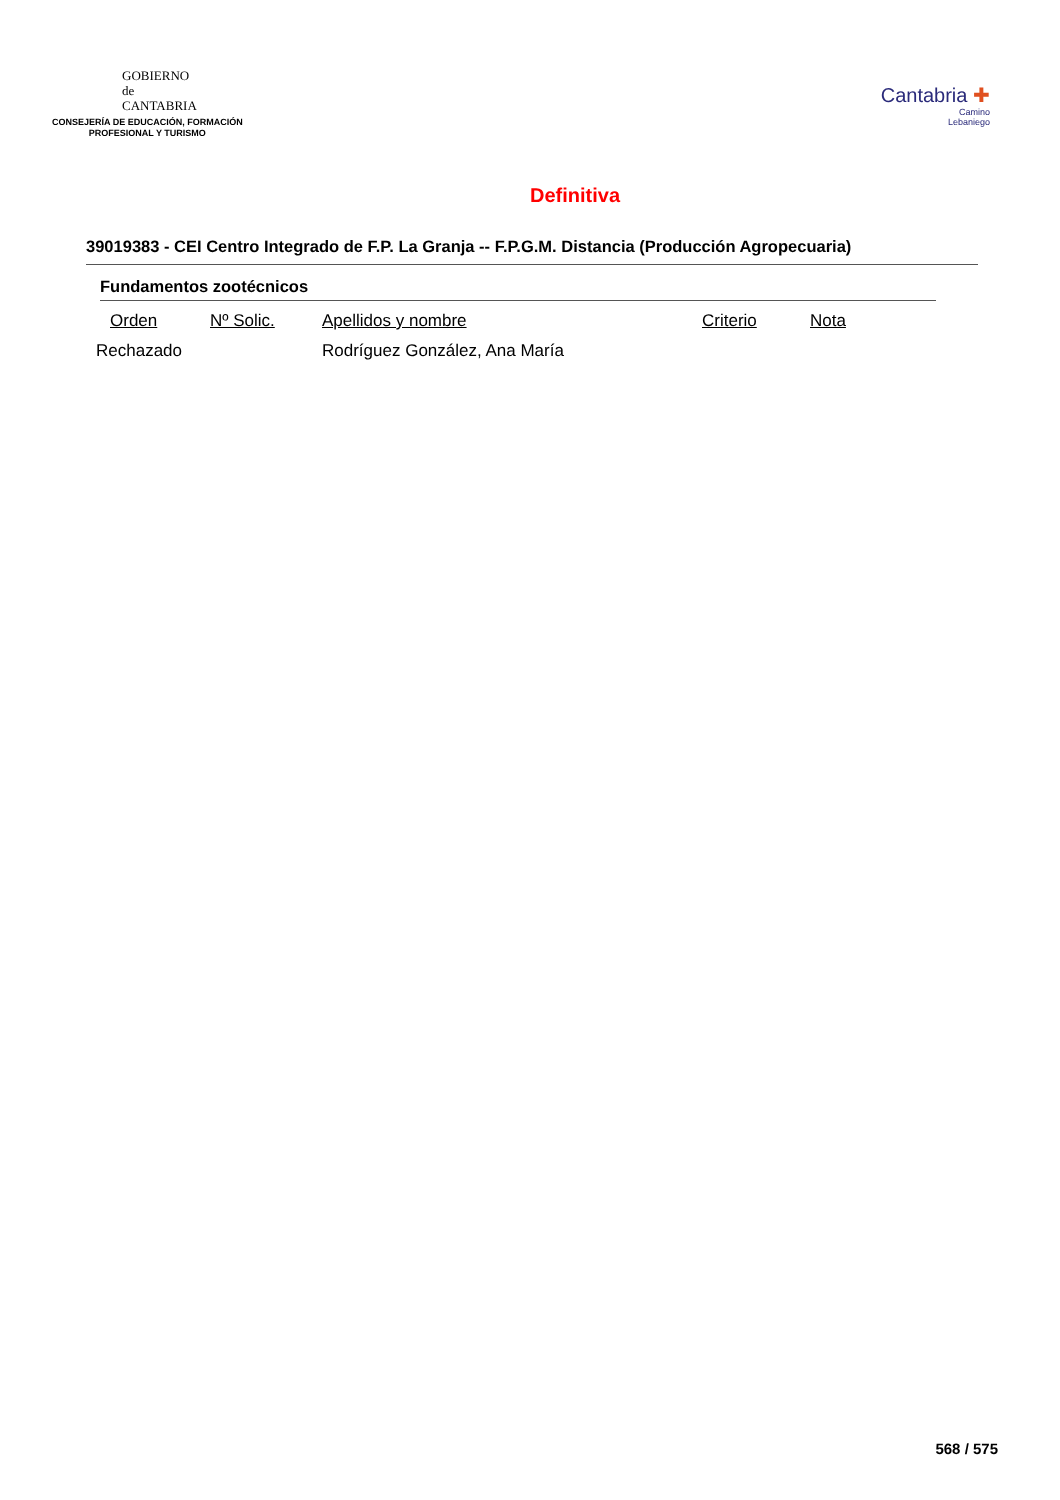GOBIERNO
de
CANTABRIA
CONSEJERÍA DE EDUCACIÓN, FORMACIÓN
PROFESIONAL Y TURISMO
Cantabria ✚
Camino
Lebaniego
Definitiva
39019383 - CEI Centro Integrado de F.P. La Granja -- F.P.G.M. Distancia (Producción Agropecuaria)
Fundamentos zootécnicos
| Orden | Nº Solic. | Apellidos y nombre | Criterio | Nota |
| --- | --- | --- | --- | --- |
| Rechazado | | Rodríguez González, Ana María | | |
568 / 575